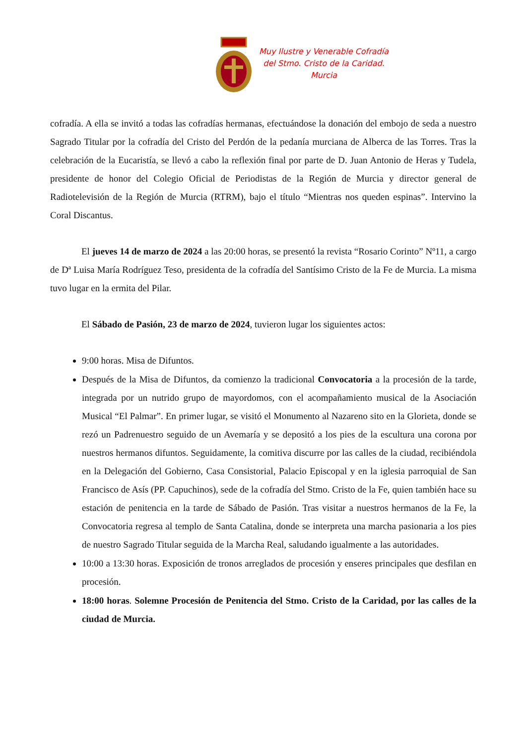Muy Ilustre y Venerable Cofradía
del Stmo. Cristo de la Caridad.
Murcia
cofradía. A ella se invitó a todas las cofradías hermanas, efectuándose la donación del embojo de seda a nuestro Sagrado Titular por la cofradía del Cristo del Perdón de la pedanía murciana de Alberca de las Torres. Tras la celebración de la Eucaristía, se llevó a cabo la reflexión final por parte de D. Juan Antonio de Heras y Tudela, presidente de honor del Colegio Oficial de Periodistas de la Región de Murcia y director general de Radiotelevisión de la Región de Murcia (RTRM), bajo el título “Mientras nos queden espinas”. Intervino la Coral Discantus.
El jueves 14 de marzo de 2024 a las 20:00 horas, se presentó la revista “Rosario Corinto” Nº11, a cargo de Dª Luisa María Rodríguez Teso, presidenta de la cofradía del Santísimo Cristo de la Fe de Murcia. La misma tuvo lugar en la ermita del Pilar.
El Sábado de Pasión, 23 de marzo de 2024, tuvieron lugar los siguientes actos:
9:00 horas. Misa de Difuntos.
Después de la Misa de Difuntos, da comienzo la tradicional Convocatoria a la procesión de la tarde, integrada por un nutrido grupo de mayordomos, con el acompañamiento musical de la Asociación Musical “El Palmar”. En primer lugar, se visitó el Monumento al Nazareno sito en la Glorieta, donde se rezó un Padrenuestro seguido de un Avemaría y se depositó a los pies de la escultura una corona por nuestros hermanos difuntos. Seguidamente, la comitiva discurre por las calles de la ciudad, recibiéndola en la Delegación del Gobierno, Casa Consistorial, Palacio Episcopal y en la iglesia parroquial de San Francisco de Asís (PP. Capuchinos), sede de la cofradía del Stmo. Cristo de la Fe, quien también hace su estación de penitencia en la tarde de Sábado de Pasión. Tras visitar a nuestros hermanos de la Fe, la Convocatoria regresa al templo de Santa Catalina, donde se interpreta una marcha pasionaria a los pies de nuestro Sagrado Titular seguida de la Marcha Real, saludando igualmente a las autoridades.
10:00 a 13:30 horas. Exposición de tronos arreglados de procesión y enseres principales que desfilan en procesión.
18:00 horas. Solemne Procesión de Penitencia del Stmo. Cristo de la Caridad, por las calles de la ciudad de Murcia.